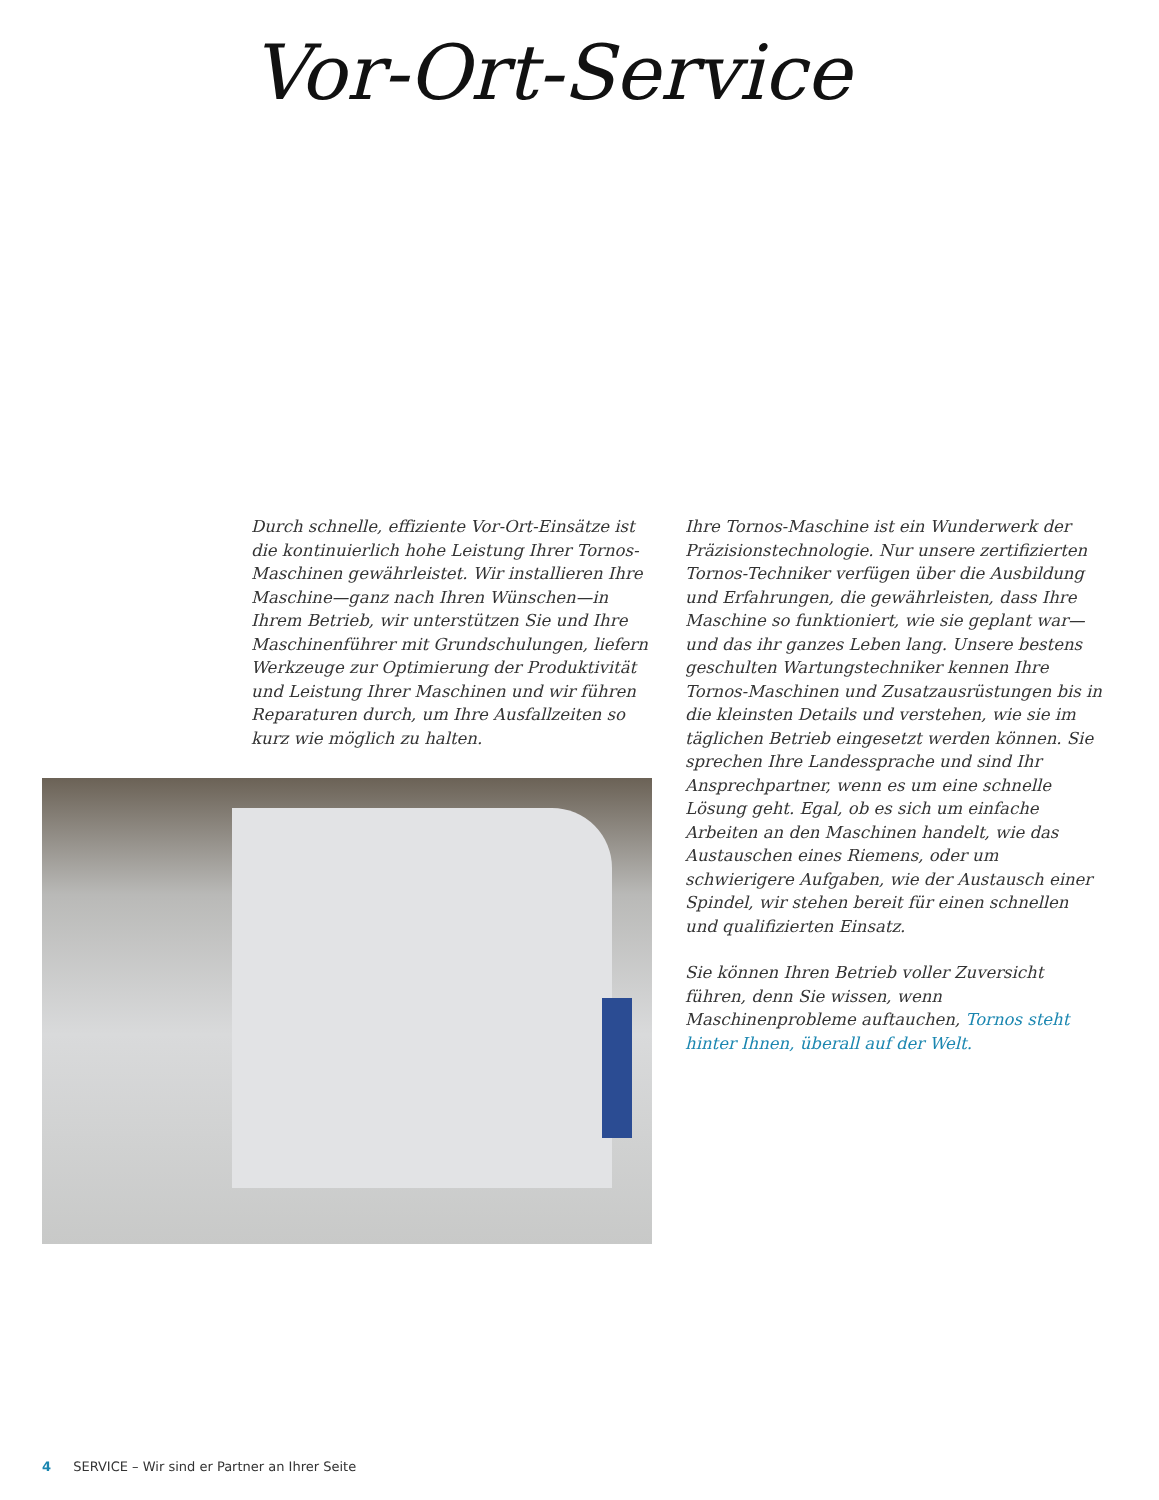Vor-Ort-Service
Durch schnelle, effiziente Vor-Ort-Einsätze ist die kontinuierlich hohe Leistung Ihrer Tornos-Maschinen gewährleistet. Wir installieren Ihre Maschine—ganz nach Ihren Wünschen—in Ihrem Betrieb, wir unterstützen Sie und Ihre Maschinenführer mit Grundschulungen, liefern Werkzeuge zur Optimierung der Produktivität und Leistung Ihrer Maschinen und wir führen Reparaturen durch, um Ihre Ausfallzeiten so kurz wie möglich zu halten.
Ihre Tornos-Maschine ist ein Wunderwerk der Präzisionstechnologie. Nur unsere zertifizierten Tornos-Techniker verfügen über die Ausbildung und Erfahrungen, die gewährleisten, dass Ihre Maschine so funktioniert, wie sie geplant war—und das ihr ganzes Leben lang. Unsere bestens geschulten Wartungstechniker kennen Ihre Tornos-Maschinen und Zusatzausrüstungen bis in die kleinsten Details und verstehen, wie sie im täglichen Betrieb eingesetzt werden können. Sie sprechen Ihre Landessprache und sind Ihr Ansprechpartner, wenn es um eine schnelle Lösung geht. Egal, ob es sich um einfache Arbeiten an den Maschinen handelt, wie das Austauschen eines Riemens, oder um schwierigere Aufgaben, wie der Austausch einer Spindel, wir stehen bereit für einen schnellen und qualifizierten Einsatz.
Sie können Ihren Betrieb voller Zuversicht führen, denn Sie wissen, wenn Maschinenprobleme auftauchen, Tornos steht hinter Ihnen, überall auf der Welt.
4 SERVICE – Wir sind er Partner an Ihrer Seite